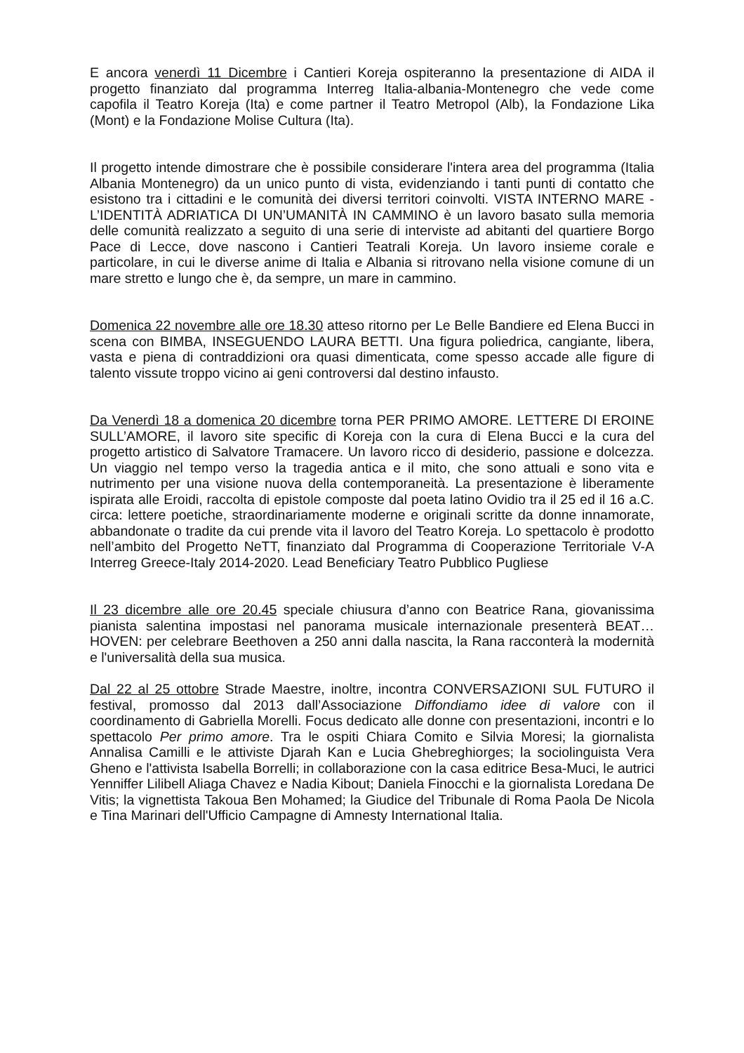E ancora venerdì 11 Dicembre i Cantieri Koreja ospiteranno la presentazione di AIDA il progetto finanziato dal programma Interreg Italia-albania-Montenegro che vede come capofila il Teatro Koreja (Ita) e come partner il Teatro Metropol (Alb), la Fondazione Lika (Mont) e la Fondazione Molise Cultura (Ita).
Il progetto intende dimostrare che è possibile considerare l'intera area del programma (Italia Albania Montenegro) da un unico punto di vista, evidenziando i tanti punti di contatto che esistono tra i cittadini e le comunità dei diversi territori coinvolti. VISTA INTERNO MARE - L’IDENTITÀ ADRIATICA DI UN’UMANITÀ IN CAMMINO è un lavoro basato sulla memoria delle comunità realizzato a seguito di una serie di interviste ad abitanti del quartiere Borgo Pace di Lecce, dove nascono i Cantieri Teatrali Koreja. Un lavoro insieme corale e particolare, in cui le diverse anime di Italia e Albania si ritrovano nella visione comune di un mare stretto e lungo che è, da sempre, un mare in cammino.
Domenica 22 novembre alle ore 18.30 atteso ritorno per Le Belle Bandiere ed Elena Bucci in scena con BIMBA, INSEGUENDO LAURA BETTI. Una figura poliedrica, cangiante, libera, vasta e piena di contraddizioni ora quasi dimenticata, come spesso accade alle figure di talento vissute troppo vicino ai geni controversi dal destino infausto.
Da Venerdì 18 a domenica 20 dicembre torna PER PRIMO AMORE. LETTERE DI EROINE SULL’AMORE, il lavoro site specific di Koreja con la cura di Elena Bucci e la cura del progetto artistico di Salvatore Tramacere. Un lavoro ricco di desiderio, passione e dolcezza. Un viaggio nel tempo verso la tragedia antica e il mito, che sono attuali e sono vita e nutrimento per una visione nuova della contemporaneità. La presentazione è liberamente ispirata alle Eroidi, raccolta di epistole composte dal poeta latino Ovidio tra il 25 ed il 16 a.C. circa: lettere poetiche, straordinariamente moderne e originali scritte da donne innamorate, abbandonate o tradite da cui prende vita il lavoro del Teatro Koreja. Lo spettacolo è prodotto nell’ambito del Progetto NeTT, finanziato dal Programma di Cooperazione Territoriale V-A Interreg Greece-Italy 2014-2020. Lead Beneficiary Teatro Pubblico Pugliese
Il 23 dicembre alle ore 20.45 speciale chiusura d’anno con Beatrice Rana, giovanissima pianista salentina impostasi nel panorama musicale internazionale presenterà BEAT…HOVEN: per celebrare Beethoven a 250 anni dalla nascita, la Rana racconterà la modernità e l'universalità della sua musica.
Dal 22 al 25 ottobre Strade Maestre, inoltre, incontra CONVERSAZIONI SUL FUTURO il festival, promosso dal 2013 dall’Associazione Diffondiamo idee di valore con il coordinamento di Gabriella Morelli. Focus dedicato alle donne con presentazioni, incontri e lo spettacolo Per primo amore. Tra le ospiti Chiara Comito e Silvia Moresi; la giornalista Annalisa Camilli e le attiviste Djarah Kan e Lucia Ghebreghiorges; la sociolinguista Vera Gheno e l'attivista Isabella Borrelli; in collaborazione con la casa editrice Besa-Muci, le autrici Yenniffer Lilibell Aliaga Chavez e Nadia Kibout; Daniela Finocchi e la giornalista Loredana De Vitis; la vignettista Takoua Ben Mohamed; la Giudice del Tribunale di Roma Paola De Nicola e Tina Marinari dell'Ufficio Campagne di Amnesty International Italia.